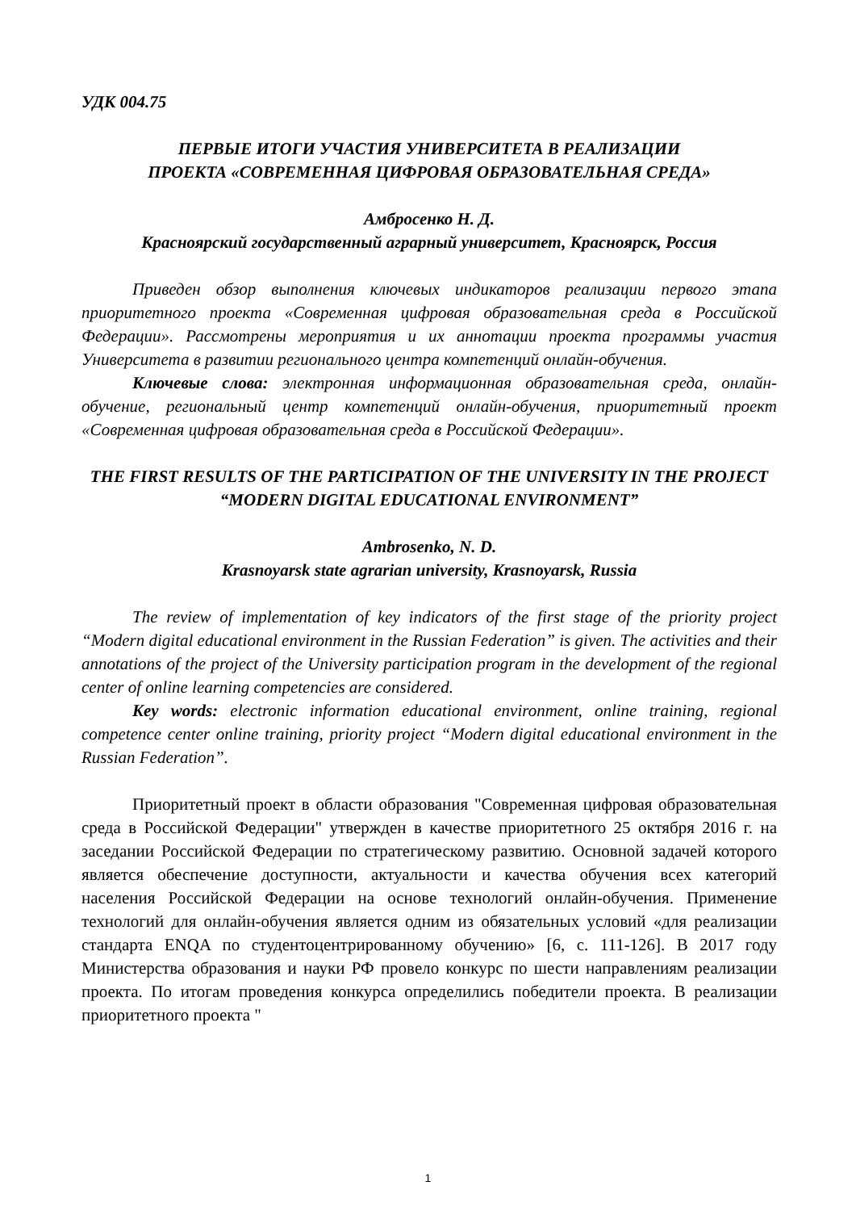УДК 004.75
ПЕРВЫЕ ИТОГИ УЧАСТИЯ УНИВЕРСИТЕТА В РЕАЛИЗАЦИИ
ПРОЕКТА «СОВРЕМЕННАЯ ЦИФРОВАЯ ОБРАЗОВАТЕЛЬНАЯ СРЕДА»
Амбросенко Н. Д.
Красноярский государственный аграрный университет, Красноярск, Россия
Приведен обзор выполнения ключевых индикаторов реализации первого этапа приоритетного проекта «Современная цифровая образовательная среда в Российской Федерации». Рассмотрены мероприятия и их аннотации проекта программы участия Университета в развитии регионального центра компетенций онлайн-обучения.
Ключевые слова: электронная информационная образовательная среда, онлайн-обучение, региональный центр компетенций онлайн-обучения, приоритетный проект «Современная цифровая образовательная среда в Российской Федерации».
THE FIRST RESULTS OF THE PARTICIPATION OF THE UNIVERSITY IN THE PROJECT “MODERN DIGITAL EDUCATIONAL ENVIRONMENT”
Ambrosenko, N. D.
Krasnoyarsk state agrarian university, Krasnoyarsk, Russia
The review of implementation of key indicators of the first stage of the priority project “Modern digital educational environment in the Russian Federation” is given. The activities and their annotations of the project of the University participation program in the development of the regional center of online learning competencies are considered.
Key words: electronic information educational environment, online training, regional competence center online training, priority project “Modern digital educational environment in the Russian Federation”.
Приоритетный проект в области образования "Современная цифровая образовательная среда в Российской Федерации" утвержден в качестве приоритетного 25 октября 2016 г. на заседании Российской Федерации по стратегическому развитию. Основной задачей которого является обеспечение доступности, актуальности и качества обучения всех категорий населения Российской Федерации на основе технологий онлайн-обучения. Применение технологий для онлайн-обучения является одним из обязательных условий «для реализации стандарта ENQA по студентоцентрированному обучению» [6, с. 111-126]. В 2017 году Министерства образования и науки РФ провело конкурс по шести направлениям реализации проекта. По итогам проведения конкурса определились победители проекта. В реализации приоритетного проекта "
1